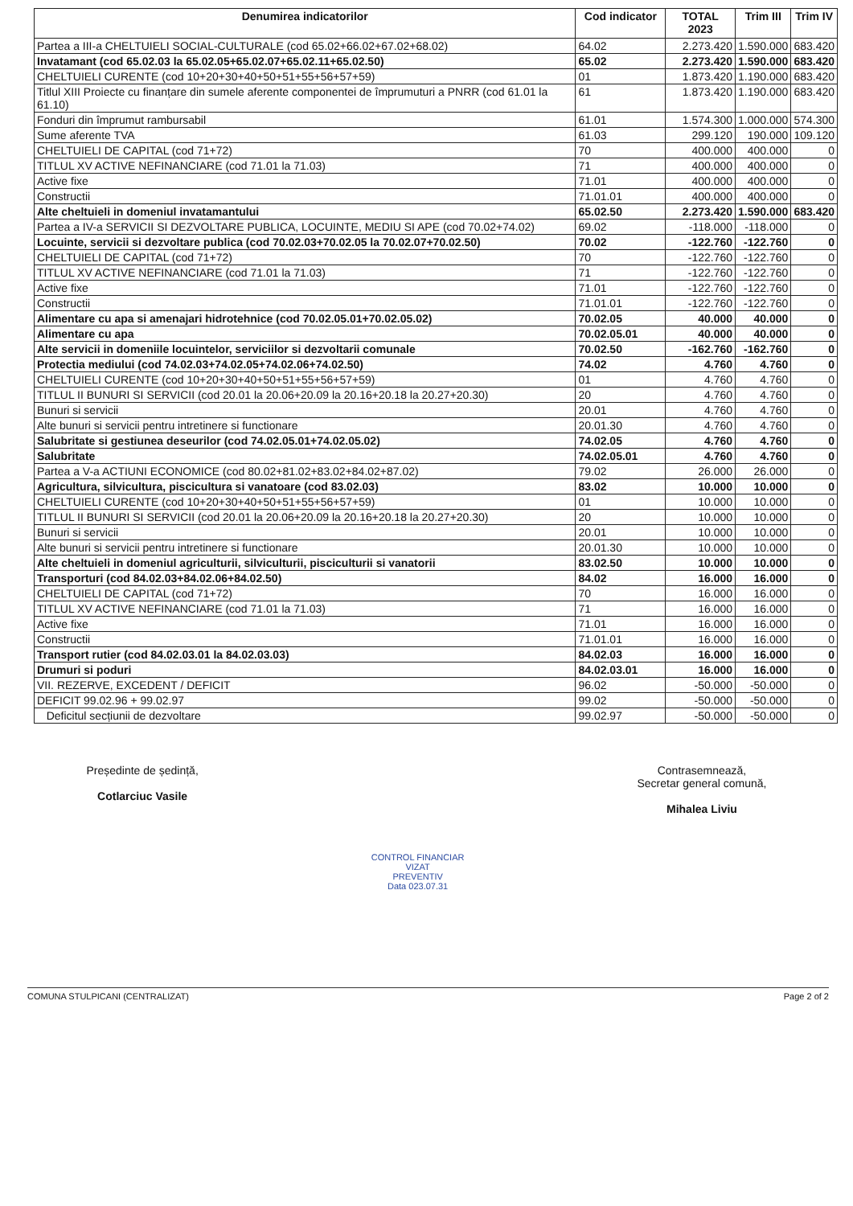| Denumirea indicatorilor | Cod indicator | TOTAL 2023 | Trim III | Trim IV |
| --- | --- | --- | --- | --- |
| Partea a III-a CHELTUIELI SOCIAL-CULTURALE (cod 65.02+66.02+67.02+68.02) | 64.02 | 2.273.420 | 1.590.000 | 683.420 |
| Invatamant (cod 65.02.03 la 65.02.05+65.02.07+65.02.11+65.02.50) | 65.02 | 2.273.420 | 1.590.000 | 683.420 |
| CHELTUIELI CURENTE (cod 10+20+30+40+50+51+55+56+57+59) | 01 | 1.873.420 | 1.190.000 | 683.420 |
| Titlul XIII Proiecte cu finanțare din sumele aferente componentei de împrumuturi a PNRR (cod 61.01 la 61.10) | 61 | 1.873.420 | 1.190.000 | 683.420 |
| Fonduri din împrumut rambursabil | 61.01 | 1.574.300 | 1.000.000 | 574.300 |
| Sume aferente TVA | 61.03 | 299.120 | 190.000 | 109.120 |
| CHELTUIELI DE CAPITAL (cod 71+72) | 70 | 400.000 | 400.000 | 0 |
| TITLUL XV ACTIVE NEFINANCIARE (cod 71.01 la 71.03) | 71 | 400.000 | 400.000 | 0 |
| Active fixe | 71.01 | 400.000 | 400.000 | 0 |
| Constructii | 71.01.01 | 400.000 | 400.000 | 0 |
| Alte cheltuieli in domeniul invatamantului | 65.02.50 | 2.273.420 | 1.590.000 | 683.420 |
| Partea a IV-a SERVICII SI DEZVOLTARE PUBLICA, LOCUINTE, MEDIU SI APE (cod 70.02+74.02) | 69.02 | -118.000 | -118.000 | 0 |
| Locuinte, servicii si dezvoltare publica (cod 70.02.03+70.02.05 la 70.02.07+70.02.50) | 70.02 | -122.760 | -122.760 | 0 |
| CHELTUIELI DE CAPITAL (cod 71+72) | 70 | -122.760 | -122.760 | 0 |
| TITLUL XV ACTIVE NEFINANCIARE (cod 71.01 la 71.03) | 71 | -122.760 | -122.760 | 0 |
| Active fixe | 71.01 | -122.760 | -122.760 | 0 |
| Constructii | 71.01.01 | -122.760 | -122.760 | 0 |
| Alimentare cu apa si amenajari hidrotehnice (cod 70.02.05.01+70.02.05.02) | 70.02.05 | 40.000 | 40.000 | 0 |
| Alimentare cu apa | 70.02.05.01 | 40.000 | 40.000 | 0 |
| Alte servicii in domeniile locuintelor, serviciilor si dezvoltarii comunale | 70.02.50 | -162.760 | -162.760 | 0 |
| Protectia mediului (cod 74.02.03+74.02.05+74.02.06+74.02.50) | 74.02 | 4.760 | 4.760 | 0 |
| CHELTUIELI CURENTE (cod 10+20+30+40+50+51+55+56+57+59) | 01 | 4.760 | 4.760 | 0 |
| TITLUL II BUNURI SI SERVICII (cod 20.01 la 20.06+20.09 la 20.16+20.18 la 20.27+20.30) | 20 | 4.760 | 4.760 | 0 |
| Bunuri si servicii | 20.01 | 4.760 | 4.760 | 0 |
| Alte bunuri si servicii pentru intretinere si functionare | 20.01.30 | 4.760 | 4.760 | 0 |
| Salubritate si gestiunea deseurilor (cod 74.02.05.01+74.02.05.02) | 74.02.05 | 4.760 | 4.760 | 0 |
| Salubritate | 74.02.05.01 | 4.760 | 4.760 | 0 |
| Partea a V-a ACTIUNI ECONOMICE (cod 80.02+81.02+83.02+84.02+87.02) | 79.02 | 26.000 | 26.000 | 0 |
| Agricultura, silvicultura, piscicultura si vanatoare (cod 83.02.03) | 83.02 | 10.000 | 10.000 | 0 |
| CHELTUIELI CURENTE (cod 10+20+30+40+50+51+55+56+57+59) | 01 | 10.000 | 10.000 | 0 |
| TITLUL II BUNURI SI SERVICII (cod 20.01 la 20.06+20.09 la 20.16+20.18 la 20.27+20.30) | 20 | 10.000 | 10.000 | 0 |
| Bunuri si servicii | 20.01 | 10.000 | 10.000 | 0 |
| Alte bunuri si servicii pentru intretinere si functionare | 20.01.30 | 10.000 | 10.000 | 0 |
| Alte cheltuieli in domeniul agriculturii, silviculturii, pisciculturii si vanatorii | 83.02.50 | 10.000 | 10.000 | 0 |
| Transporturi (cod 84.02.03+84.02.06+84.02.50) | 84.02 | 16.000 | 16.000 | 0 |
| CHELTUIELI DE CAPITAL (cod 71+72) | 70 | 16.000 | 16.000 | 0 |
| TITLUL XV ACTIVE NEFINANCIARE (cod 71.01 la 71.03) | 71 | 16.000 | 16.000 | 0 |
| Active fixe | 71.01 | 16.000 | 16.000 | 0 |
| Constructii | 71.01.01 | 16.000 | 16.000 | 0 |
| Transport rutier (cod 84.02.03.01 la 84.02.03.03) | 84.02.03 | 16.000 | 16.000 | 0 |
| Drumuri si poduri | 84.02.03.01 | 16.000 | 16.000 | 0 |
| VII. REZERVE, EXCEDENT / DEFICIT | 96.02 | -50.000 | -50.000 | 0 |
| DEFICIT 99.02.96 + 99.02.97 | 99.02 | -50.000 | -50.000 | 0 |
| Deficitul secțiunii de dezvoltare | 99.02.97 | -50.000 | -50.000 | 0 |
Președinte de ședință,
Cotlarciuc Vasile
CONTROL FINANCIAR
VIZAT
PREVENTIV
Data 023.07.31
Contrasemnează,
Secretar general comună,
Mihalea Liviu
COMUNA STULPICANI (CENTRALIZAT) Page 2 of 2